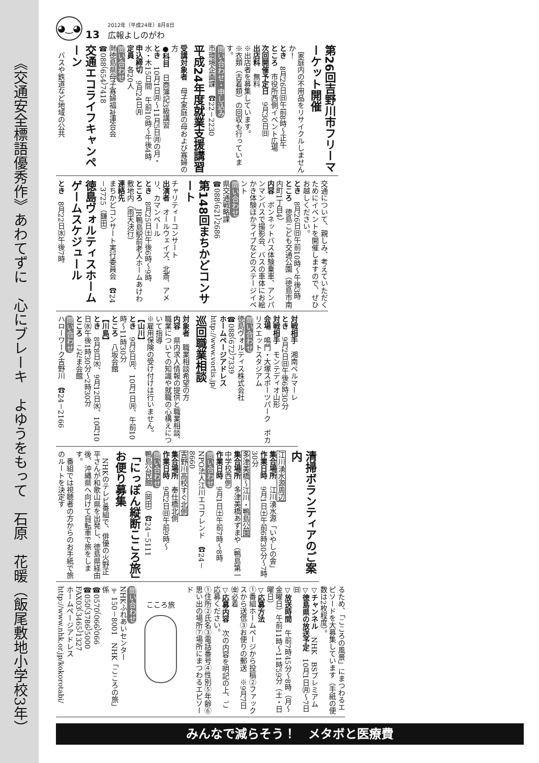《交通安全標語優秀作》あわてずに　心にブレーキ　よゆうをもって　石原　花暖（飯尾敷地小学校3年）
◕‿◕
13
2012年（平成24年）8月8日
広報よしのがわ
第26回吉野川市フリーマーケット開催
　家庭内の不用品をリサイクルしませんか！
とき　8月26日㈰午前8時～正午
ところ　市役所西側イベント広場
次回開催予定日　9月30日㈰
出店料　無料
※出店者を募集しています。
※衣類（古着類）の回収も行っています。
問い合わせ・申し込み
市環境企画課　☎22－2230
平成24年度就業支援講習
受講対象者　母子家庭の母および寡婦の方
●科目　日商簿記3級講習
とき　10月1日㈪～11月5日㈪の月・水・木15日間　午前10時～午後4時
申込締切　9月24日㈪
定員　各20人
問い合わせ
㈶徳島県母子寡婦福祉連合会
☎088（654）7418
交通エコライフキャンペーン
　バスや鉄道など地域の公共
交通について、親しみ、考えていただくためにイベントを開催しますので、ぜひお越しください。
とき　8月26日㈰午前10時～午後3時
ところ　徳島こども交通公園（徳島市南内町1丁目4）
内容　ボンネットバス体験乗車、アンパンマンバスで撮影会、バスの車体にお絵かき体験ほかライブなどのステージイベント
問い合わせ
県交通戦略課
☎088（621）2686
第148回まちかどコンサート
チャリティーコンサート
出演者　オールウェイズ、北斎、アメリ、カマンベール
とき　8月25日㈯午後6時～9時
ところ　JR鴨島駅前老人ホームあけわ敷地内（雨天決行）
連絡先
まちかどコンサート実行委員会　☎24－3725（鎌田）
徳島ヴォルティスホームゲームスケジュール
とき　8月22日㈬午後7時
対戦相手　湘南ベルマーレ
とき　9月2日㈰午後6時30分
対戦相手　モンテディオ山形
会場　鳴門・大塚スポーツパーク　ポカリスエットスタジアム
問い合わせ
徳島ヴォルティス株式会社
☎088（672）7339
ホームページアドレス
http://www.vortis.jp/
巡回職業相談
対象者　職業相談希望の方
内容　県内求人情報の提供と職業相談、職業についての知識や就職の心構えについて指導
※雇用保険の受け付けは行いません。
【山川】
とき　9月3日㈪、10月1日㈪、午前10時～11時30分
ところ　八坂会館
【川島】
とき　8月8日㈬、9月12日㈬、10月10日㈬午後1時30分～2時30分
ところ　こだま会館
問い合わせ
ハローワーク吉野川　☎24－2166
清掃ボランティアのご案内
江川湧水源周辺
集合場所　江川湧水源「いやしの舎」
作業日時　9月1日㈯午前6時30分～7時30分
多津美橋～江川・鴨島公園
集合場所　多津美橋あずまや（鴨島第一中学校西側）
作業日時　9月1日㈯午前7時～8時
問い合わせ
NPO法人江川エコフレンド　☎24－8660
吉野川高校すぐ北側
集合場所　奉仕橋北側
作業日時　9月2日㈰午前9時～
問い合わせ
鴨島公民館（岡田）☎24－5111
「にっぽん縦断こころ旅」お便り募集
　NHKのテレビ番組で、俳優の火野正平さんが和歌山県を出発し、徳島県経由後、沖縄県へ向けて自転車で旅をします。
　番組では視聴者の方からのお手紙で旅のルートを決定す
るため、「こころの風景」にまつわるエピソードを大募集しています（手紙の便数は2枚程度）。
▽チャンネル　NHK　BSプレミアム
▽徳島県の放送予定　10月1日㈪～7日㈰
▽放送時間　午前7時45分～8時（月～金曜日）午前11時～11時59分（土・日曜日）
▽応募方法
①番組ホームページから投稿②ファックスから送信③お便りの郵送　※9月7日㈮必着
▽応募内容　次の内容を明記の上、ご応募ください。
①住所②氏名③電話番号④性別⑤年齢⑥思い出の場所⑦場所にまつわるエピソード
こころ旅
問い合わせ
NHKふれあいセンター
〒150－8001　NHK「こころの旅」係
☎0570（066）066
☎050（3786）5000
FAX03（3465）1327
ホームページアドレス
http://www.nhk.or.jp/kokorotabi/
みんなで減らそう！　メタボと医療費